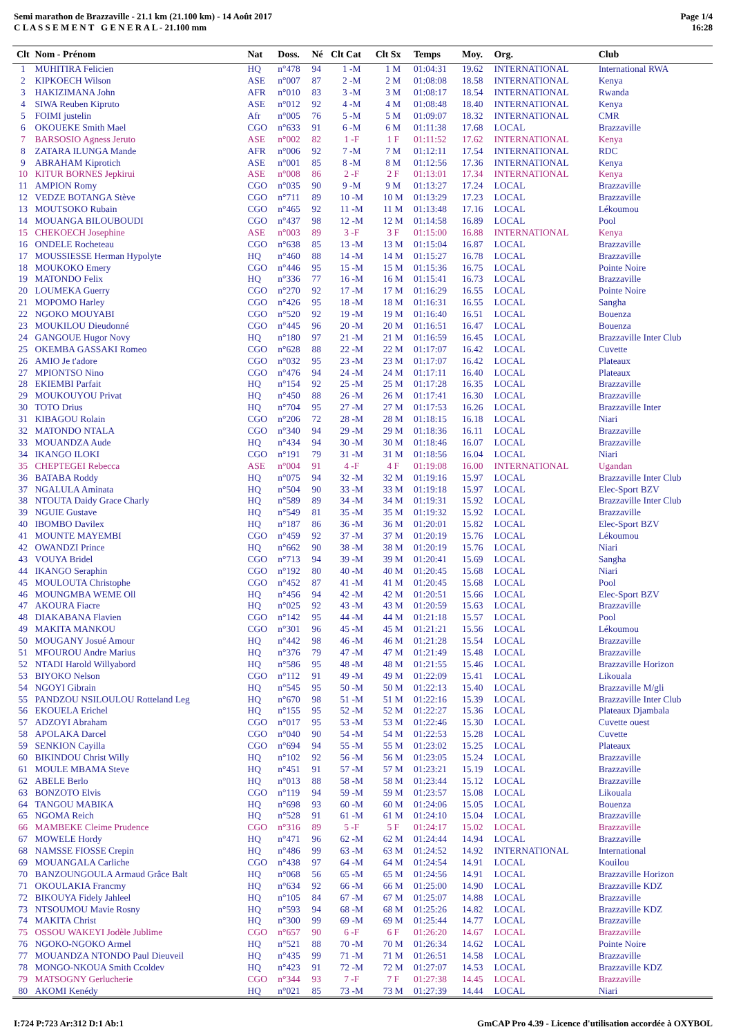Semi marathon de Brazzaville - 21.1 km (21.100 km) - 14 Août 2017
C L A S S E M E N T G E N E R A L - 21.100 mm
Page 1/4
16:28
| Clt | Nom - Prénom | Nat | Doss. | Né | Clt Cat | Clt Sx | Temps | Moy. | Org. | Club |
| --- | --- | --- | --- | --- | --- | --- | --- | --- | --- | --- |
| 1 | MUHITIRA Felicien | HQ | n°478 | 94 | 1 -M | 1 M | 01:04:31 | 19.62 | INTERNATIONAL | International RWA |
| 2 | KIPKOECH Wilson | ASE | n°007 | 87 | 2 -M | 2 M | 01:08:08 | 18.58 | INTERNATIONAL | Kenya |
| 3 | HAKIZIMANA John | AFR | n°010 | 83 | 3 -M | 3 M | 01:08:17 | 18.54 | INTERNATIONAL | Rwanda |
| 4 | SIWA Reuben Kipruto | ASE | n°012 | 92 | 4 -M | 4 M | 01:08:48 | 18.40 | INTERNATIONAL | Kenya |
| 5 | FOIMI justelin | Afr | n°005 | 76 | 5 -M | 5 M | 01:09:07 | 18.32 | INTERNATIONAL | CMR |
| 6 | OKOUEKE Smith Mael | CGO | n°633 | 91 | 6 -M | 6 M | 01:11:38 | 17.68 | LOCAL | Brazzaville |
| 7 | BARSOSIO Agness Jeruto | ASE | n°002 | 82 | 1 -F | 1 F | 01:11:52 | 17.62 | INTERNATIONAL | Kenya |
| 8 | ZATARA ILUNGA Mande | AFR | n°006 | 92 | 7 -M | 7 M | 01:12:11 | 17.54 | INTERNATIONAL | RDC |
| 9 | ABRAHAM Kiprotich | ASE | n°001 | 85 | 8 -M | 8 M | 01:12:56 | 17.36 | INTERNATIONAL | Kenya |
| 10 | KITUR BORNES Jepkirui | ASE | n°008 | 86 | 2 -F | 2 F | 01:13:01 | 17.34 | INTERNATIONAL | Kenya |
| 11 | AMPION Romy | CGO | n°035 | 90 | 9 -M | 9 M | 01:13:27 | 17.24 | LOCAL | Brazzaville |
| 12 | VEDZE BOTANGA Stève | CGO | n°711 | 89 | 10 -M | 10 M | 01:13:29 | 17.23 | LOCAL | Brazzaville |
| 13 | MOUTSOKO Rubain | CGO | n°465 | 92 | 11 -M | 11 M | 01:13:48 | 17.16 | LOCAL | Lékoumou |
| 14 | MOUANGA BILOUBOUDI | CGO | n°437 | 98 | 12 -M | 12 M | 01:14:58 | 16.89 | LOCAL | Pool |
| 15 | CHEKOECH Josephine | ASE | n°003 | 89 | 3 -F | 3 F | 01:15:00 | 16.88 | INTERNATIONAL | Kenya |
| 16 | ONDELE Rocheteau | CGO | n°638 | 85 | 13 -M | 13 M | 01:15:04 | 16.87 | LOCAL | Brazzaville |
| 17 | MOUSSIESSE Herman Hypolyte | HQ | n°460 | 88 | 14 -M | 14 M | 01:15:27 | 16.78 | LOCAL | Brazzaville |
| 18 | MOUKOKO Emery | CGO | n°446 | 95 | 15 -M | 15 M | 01:15:36 | 16.75 | LOCAL | Pointe Noire |
| 19 | MATONDO Felix | HQ | n°336 | 77 | 16 -M | 16 M | 01:15:41 | 16.73 | LOCAL | Brazzaville |
| 20 | LOUMEKA Guerry | CGO | n°270 | 92 | 17 -M | 17 M | 01:16:29 | 16.55 | LOCAL | Pointe Noire |
| 21 | MOPOMO Harley | CGO | n°426 | 95 | 18 -M | 18 M | 01:16:31 | 16.55 | LOCAL | Sangha |
| 22 | NGOKO MOUYABI | CGO | n°520 | 92 | 19 -M | 19 M | 01:16:40 | 16.51 | LOCAL | Bouenza |
| 23 | MOUKILOU Dieudonné | CGO | n°445 | 96 | 20 -M | 20 M | 01:16:51 | 16.47 | LOCAL | Bouenza |
| 24 | GANGOUE Hugor Novy | HQ | n°180 | 97 | 21 -M | 21 M | 01:16:59 | 16.45 | LOCAL | Brazzaville Inter Club |
| 25 | OKEMBA GASSAKI Romeo | CGO | n°628 | 88 | 22 -M | 22 M | 01:17:07 | 16.42 | LOCAL | Cuvette |
| 26 | AMIO Je t'adore | CGO | n°032 | 95 | 23 -M | 23 M | 01:17:07 | 16.42 | LOCAL | Plateaux |
| 27 | MPIONTSO Nino | CGO | n°476 | 94 | 24 -M | 24 M | 01:17:11 | 16.40 | LOCAL | Plateaux |
| 28 | EKIEMBI Parfait | HQ | n°154 | 92 | 25 -M | 25 M | 01:17:28 | 16.35 | LOCAL | Brazzaville |
| 29 | MOUKOUYOU Privat | HQ | n°450 | 88 | 26 -M | 26 M | 01:17:41 | 16.30 | LOCAL | Brazzaville |
| 30 | TOTO Drius | HQ | n°704 | 95 | 27 -M | 27 M | 01:17:53 | 16.26 | LOCAL | Brazzaville Inter |
| 31 | KIBAGOU Rolain | CGO | n°206 | 72 | 28 -M | 28 M | 01:18:15 | 16.18 | LOCAL | Niari |
| 32 | MATONDO NTALA | CGO | n°340 | 94 | 29 -M | 29 M | 01:18:36 | 16.11 | LOCAL | Brazzaville |
| 33 | MOUANDZA Aude | HQ | n°434 | 94 | 30 -M | 30 M | 01:18:46 | 16.07 | LOCAL | Brazzaville |
| 34 | IKANGO ILOKI | CGO | n°191 | 79 | 31 -M | 31 M | 01:18:56 | 16.04 | LOCAL | Niari |
| 35 | CHEPTEGEI Rebecca | ASE | n°004 | 91 | 4 -F | 4 F | 01:19:08 | 16.00 | INTERNATIONAL | Ugandan |
| 36 | BATABA Roddy | HQ | n°075 | 94 | 32 -M | 32 M | 01:19:16 | 15.97 | LOCAL | Brazzaville Inter Club |
| 37 | NGALULA Aminata | HQ | n°504 | 90 | 33 -M | 33 M | 01:19:18 | 15.97 | LOCAL | Elec-Sport BZV |
| 38 | NTOUTA Daidy Grace Charly | HQ | n°589 | 89 | 34 -M | 34 M | 01:19:31 | 15.92 | LOCAL | Brazzaville Inter Club |
| 39 | NGUIE Gustave | HQ | n°549 | 81 | 35 -M | 35 M | 01:19:32 | 15.92 | LOCAL | Brazzaville |
| 40 | IBOMBO Davilex | HQ | n°187 | 86 | 36 -M | 36 M | 01:20:01 | 15.82 | LOCAL | Elec-Sport BZV |
| 41 | MOUNTE MAYEMBI | CGO | n°459 | 92 | 37 -M | 37 M | 01:20:19 | 15.76 | LOCAL | Lékoumou |
| 42 | OWANDZI Prince | HQ | n°662 | 90 | 38 -M | 38 M | 01:20:19 | 15.76 | LOCAL | Niari |
| 43 | VOUYA Bridel | CGO | n°713 | 94 | 39 -M | 39 M | 01:20:41 | 15.69 | LOCAL | Sangha |
| 44 | IKANGO Seraphin | CGO | n°192 | 80 | 40 -M | 40 M | 01:20:45 | 15.68 | LOCAL | Niari |
| 45 | MOULOUTA Christophe | CGO | n°452 | 87 | 41 -M | 41 M | 01:20:45 | 15.68 | LOCAL | Pool |
| 46 | MOUNGMBA WEME Oll | HQ | n°456 | 94 | 42 -M | 42 M | 01:20:51 | 15.66 | LOCAL | Elec-Sport BZV |
| 47 | AKOURA Fiacre | HQ | n°025 | 92 | 43 -M | 43 M | 01:20:59 | 15.63 | LOCAL | Brazzaville |
| 48 | DIAKABANA Flavien | CGO | n°142 | 95 | 44 -M | 44 M | 01:21:18 | 15.57 | LOCAL | Pool |
| 49 | MAKITA MANKOU | CGO | n°301 | 96 | 45 -M | 45 M | 01:21:21 | 15.56 | LOCAL | Lékoumou |
| 50 | MOUGANY Josué Amour | HQ | n°442 | 98 | 46 -M | 46 M | 01:21:28 | 15.54 | LOCAL | Brazzaville |
| 51 | MFOUROU Andre Marius | HQ | n°376 | 79 | 47 -M | 47 M | 01:21:49 | 15.48 | LOCAL | Brazzaville |
| 52 | NTADI Harold Willyabord | HQ | n°586 | 95 | 48 -M | 48 M | 01:21:55 | 15.46 | LOCAL | Brazzaville Horizon |
| 53 | BIYOKO Nelson | CGO | n°112 | 91 | 49 -M | 49 M | 01:22:09 | 15.41 | LOCAL | Likouala |
| 54 | NGOYI Gibrain | HQ | n°545 | 95 | 50 -M | 50 M | 01:22:13 | 15.40 | LOCAL | Brazzaville M/gli |
| 55 | PANDZOU NSILOULOU Rotteland Leg | HQ | n°670 | 98 | 51 -M | 51 M | 01:22:16 | 15.39 | LOCAL | Brazzaville Inter Club |
| 56 | EKOUELA Erichel | HQ | n°155 | 95 | 52 -M | 52 M | 01:22:27 | 15.36 | LOCAL | Plateaux Djambala |
| 57 | ADZOYI Abraham | CGO | n°017 | 95 | 53 -M | 53 M | 01:22:46 | 15.30 | LOCAL | Cuvette ouest |
| 58 | APOLAKA Darcel | CGO | n°040 | 90 | 54 -M | 54 M | 01:22:53 | 15.28 | LOCAL | Cuvette |
| 59 | SENKION Cayilla | CGO | n°694 | 94 | 55 -M | 55 M | 01:23:02 | 15.25 | LOCAL | Plateaux |
| 60 | BIKINDOU Christ Willy | HQ | n°102 | 92 | 56 -M | 56 M | 01:23:05 | 15.24 | LOCAL | Brazzaville |
| 61 | MOULE MBAMA Steve | HQ | n°451 | 91 | 57 -M | 57 M | 01:23:21 | 15.19 | LOCAL | Brazzaville |
| 62 | ABELE Berlo | HQ | n°013 | 88 | 58 -M | 58 M | 01:23:44 | 15.12 | LOCAL | Brazzaville |
| 63 | BONZOTO Elvis | CGO | n°119 | 94 | 59 -M | 59 M | 01:23:57 | 15.08 | LOCAL | Likouala |
| 64 | TANGOU MABIKA | HQ | n°698 | 93 | 60 -M | 60 M | 01:24:06 | 15.05 | LOCAL | Bouenza |
| 65 | NGOMA Reich | HQ | n°528 | 91 | 61 -M | 61 M | 01:24:10 | 15.04 | LOCAL | Brazzaville |
| 66 | MAMBEKE Cleime Prudence | CGO | n°316 | 89 | 5 -F | 5 F | 01:24:17 | 15.02 | LOCAL | Brazzaville |
| 67 | MOWELE Hordy | HQ | n°471 | 96 | 62 -M | 62 M | 01:24:44 | 14.94 | LOCAL | Brazzaville |
| 68 | NAMSSE FIOSSE Crepin | HQ | n°486 | 99 | 63 -M | 63 M | 01:24:52 | 14.92 | INTERNATIONAL | International |
| 69 | MOUANGALA Carliche | CGO | n°438 | 97 | 64 -M | 64 M | 01:24:54 | 14.91 | LOCAL | Kouilou |
| 70 | BANZOUNGOULA Armaud Grâce Balt | HQ | n°068 | 56 | 65 -M | 65 M | 01:24:56 | 14.91 | LOCAL | Brazzaville Horizon |
| 71 | OKOULAKIA Francmy | HQ | n°634 | 92 | 66 -M | 66 M | 01:25:00 | 14.90 | LOCAL | Brazzaville KDZ |
| 72 | BIKOUYA Fidely Jahleel | HQ | n°105 | 84 | 67 -M | 67 M | 01:25:07 | 14.88 | LOCAL | Brazzaville |
| 73 | NTSOUMOU Mavie Rosny | HQ | n°593 | 94 | 68 -M | 68 M | 01:25:26 | 14.82 | LOCAL | Brazzaville KDZ |
| 74 | MAKITA Christ | HQ | n°300 | 99 | 69 -M | 69 M | 01:25:44 | 14.77 | LOCAL | Brazzaville |
| 75 | OSSOU WAKEYI Jodèle Jublime | CGO | n°657 | 90 | 6 -F | 6 F | 01:26:20 | 14.67 | LOCAL | Brazzaville |
| 76 | NGOKO-NGOKO Armel | HQ | n°521 | 88 | 70 -M | 70 M | 01:26:34 | 14.62 | LOCAL | Pointe Noire |
| 77 | MOUANDZA NTONDO Paul Dieuveil | HQ | n°435 | 99 | 71 -M | 71 M | 01:26:51 | 14.58 | LOCAL | Brazzaville |
| 78 | MONGO-NKOUA Smith Ccoldev | HQ | n°423 | 91 | 72 -M | 72 M | 01:27:07 | 14.53 | LOCAL | Brazzaville KDZ |
| 79 | MATSOGNY Gerlucherie | CGO | n°344 | 93 | 7 -F | 7 F | 01:27:38 | 14.45 | LOCAL | Brazzaville |
| 80 | AKOMI Kenédy | HQ | n°021 | 85 | 73 -M | 73 M | 01:27:39 | 14.44 | LOCAL | Niari |
I:724 P:723 Ar:312 D:1 Ab:1 GmCAP Pro 4.39 - Licence d'utilisation accordée à OXYBOL